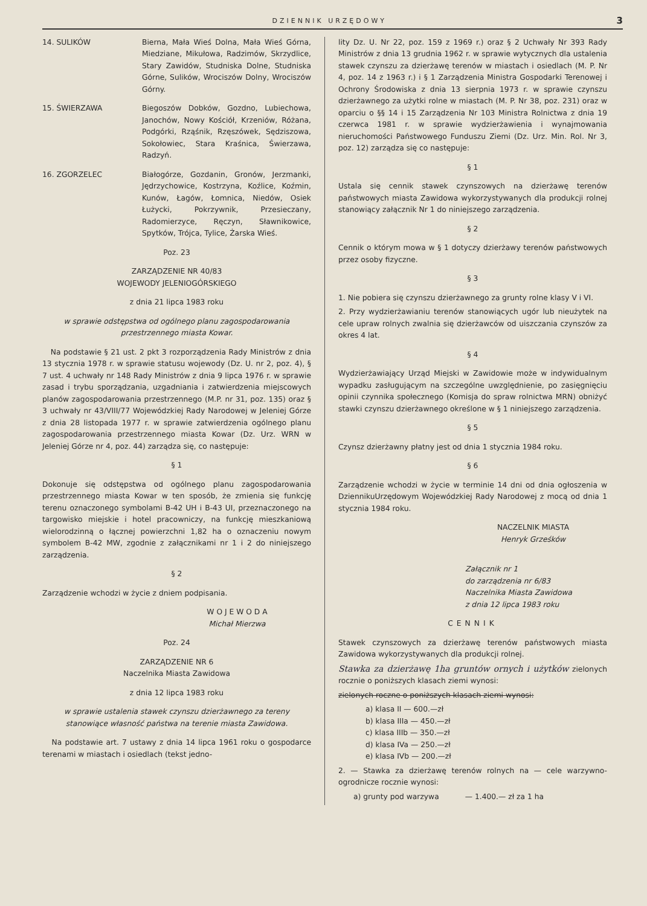DZIENNIK URZĘDOWY 3
14. SULIKÓW Bierna, Mała Wieś Dolna, Mała Wieś Górna, Miedziane, Mikułowa, Radzimów, Skrzydlice, Stary Zawidów, Studniska Dolne, Studniska Górne, Sulików, Wrociszów Dolny, Wrociszów Górny.
15. ŚWIERZAWA Biegoszów Dobków, Gozdno, Lubiechowa, Janochów, Nowy Kościół, Krzeniów, Różana, Podgórki, Rząśnik, Rzęszówek, Sędziszowa, Sokołowiec, Stara Kraśnica, Świerzawa, Radzyń.
16. ZGORZELEC Białogórze, Gozdanin, Gronów, Jerzmanki, Jędrzychowice, Kostrzyna, Koźlice, Koźmin, Kunów, Łagów, Łomnica, Niedów, Osiek Łużycki, Pokrzywnik, Przesieczany, Radomierzyce, Ręczyn, Sławnikowice, Spytków, Trójca, Tylice, Żarska Wieś.
Poz. 23
ZARZĄDZENIE NR 40/83
WOJEWODY JELENIOGÓRSKIEGO
z dnia 21 lipca 1983 roku
w sprawie odstępstwa od ogólnego planu zagospodarowania przestrzennego miasta Kowar.
Na podstawie § 21 ust. 2 pkt 3 rozporządzenia Rady Ministrów z dnia 13 stycznia 1978 r. w sprawie statusu wojewody (Dz. U. nr 2, poz. 4), § 7 ust. 4 uchwały nr 148 Rady Ministrów z dnia 9 lipca 1976 r. w sprawie zasad i trybu sporządzania, uzgadniania i zatwierdzenia miejscowych planów zagospodarowania przestrzennego (M.P. nr 31, poz. 135) oraz § 3 uchwały nr 43/VIII/77 Wojewódzkiej Rady Narodowej w Jeleniej Górze z dnia 28 listopada 1977 r. w sprawie zatwierdzenia ogólnego planu zagospodarowania przestrzennego miasta Kowar (Dz. Urz. WRN w Jeleniej Górze nr 4, poz. 44) zarządza się, co następuje:
§ 1
Dokonuje się odstępstwa od ogólnego planu zagospodarowania przestrzennego miasta Kowar w ten sposób, że zmienia się funkcję terenu oznaczonego symbolami B-42 UH i B-43 UI, przeznaczonego na targowisko miejskie i hotel pracowniczy, na funkcję mieszkaniową wielorodzinną o łącznej powierzchni 1,82 ha o oznaczeniu nowym symbolem B-42 MW, zgodnie z załącznikami nr 1 i 2 do niniejszego zarządzenia.
§ 2
Zarządzenie wchodzi w życie z dniem podpisania.
W O J E W O D A
Michał Mierzwa
Poz. 24
ZARZĄDZENIE NR 6
Naczelnika Miasta Zawidowa
z dnia 12 lipca 1983 roku
w sprawie ustalenia stawek czynszu dzierżawnego za tereny stanowiące własność państwa na terenie miasta Zawidowa.
Na podstawie art. 7 ustawy z dnia 14 lipca 1961 roku o gospodarce terenami w miastach i osiedlach (tekst jedno-
lity Dz. U. Nr 22, poz. 159 z 1969 r.) oraz § 2 Uchwały Nr 393 Rady Ministrów z dnia 13 grudnia 1962 r. w sprawie wytycznych dla ustalenia stawek czynszu za dzierżawę terenów w miastach i osiedlach (M. P. Nr 4, poz. 14 z 1963 r.) i § 1 Zarządzenia Ministra Gospodarki Terenowej i Ochrony Środowiska z dnia 13 sierpnia 1973 r. w sprawie czynszu dzierżawnego za użytki rolne w miastach (M. P. Nr 38, poz. 231) oraz w oparciu o §§ 14 i 15 Zarządzenia Nr 103 Ministra Rolnictwa z dnia 19 czerwca 1981 r. w sprawie wydzierżawienia i wynajmowania nieruchomości Państwowego Funduszu Ziemi (Dz. Urz. Min. Rol. Nr 3, poz. 12) zarządza się co następuje:
§ 1
Ustala się cennik stawek czynszowych na dzierżawę terenów państwowych miasta Zawidowa wykorzystywanych dla produkcji rolnej stanowiący załącznik Nr 1 do niniejszego zarządzenia.
§ 2
Cennik o którym mowa w § 1 dotyczy dzierżawy terenów państwowych przez osoby fizyczne.
§ 3
1. Nie pobiera się czynszu dzierżawnego za grunty rolne klasy V i VI.
2. Przy wydzierżawianiu terenów stanowiących ugór lub nieużytek na cele upraw rolnych zwalnia się dzierżawców od uiszczania czynszów za okres 4 lat.
§ 4
Wydzierżawiający Urząd Miejski w Zawidowie może w indywidualnym wypadku zasługującym na szczególne uwzględnienie, po zasięgnięciu opinii czynnika społecznego (Komisja do spraw rolnictwa MRN) obniżyć stawki czynszu dzierżawnego określone w § 1 niniejszego zarządzenia.
§ 5
Czynsz dzierżawny płatny jest od dnia 1 stycznia 1984 roku.
§ 6
Zarządzenie wchodzi w życie w terminie 14 dni od dnia ogłoszenia w DziennikuUrzędowym Wojewódzkiej Rady Narodowej z mocą od dnia 1 stycznia 1984 roku.
NACZELNIK MIASTA
Henryk Grześków
Załącznik nr 1
do zarządzenia nr 6/83
Naczelnika Miasta Zawidowa
z dnia 12 lipca 1983 roku
CENNIK
Stawek czynszowych za dzierżawę terenów państwowych miasta Zawidowa wykorzystywanych dla produkcji rolnej.
Stawka za dzierżawę 1ha gruntów ornych i użytków zielonych rocznie o poniższych klasach ziemi wynosi:
zielonych roczne o poniższych klasach ziemi wynosi:
a) klasa II — 600.—zł
b) klasa IIIa — 450.—zł
c) klasa IIIb — 350.—zł
d) klasa IVa — 250.—zł
e) klasa IVb — 200.—zł
2. — Stawka za dzierżawę terenów rolnych na — cele warzywno-ogrodnicze rocznie wynosi:
a) grunty pod warzywa — 1.400.— zł za 1 ha